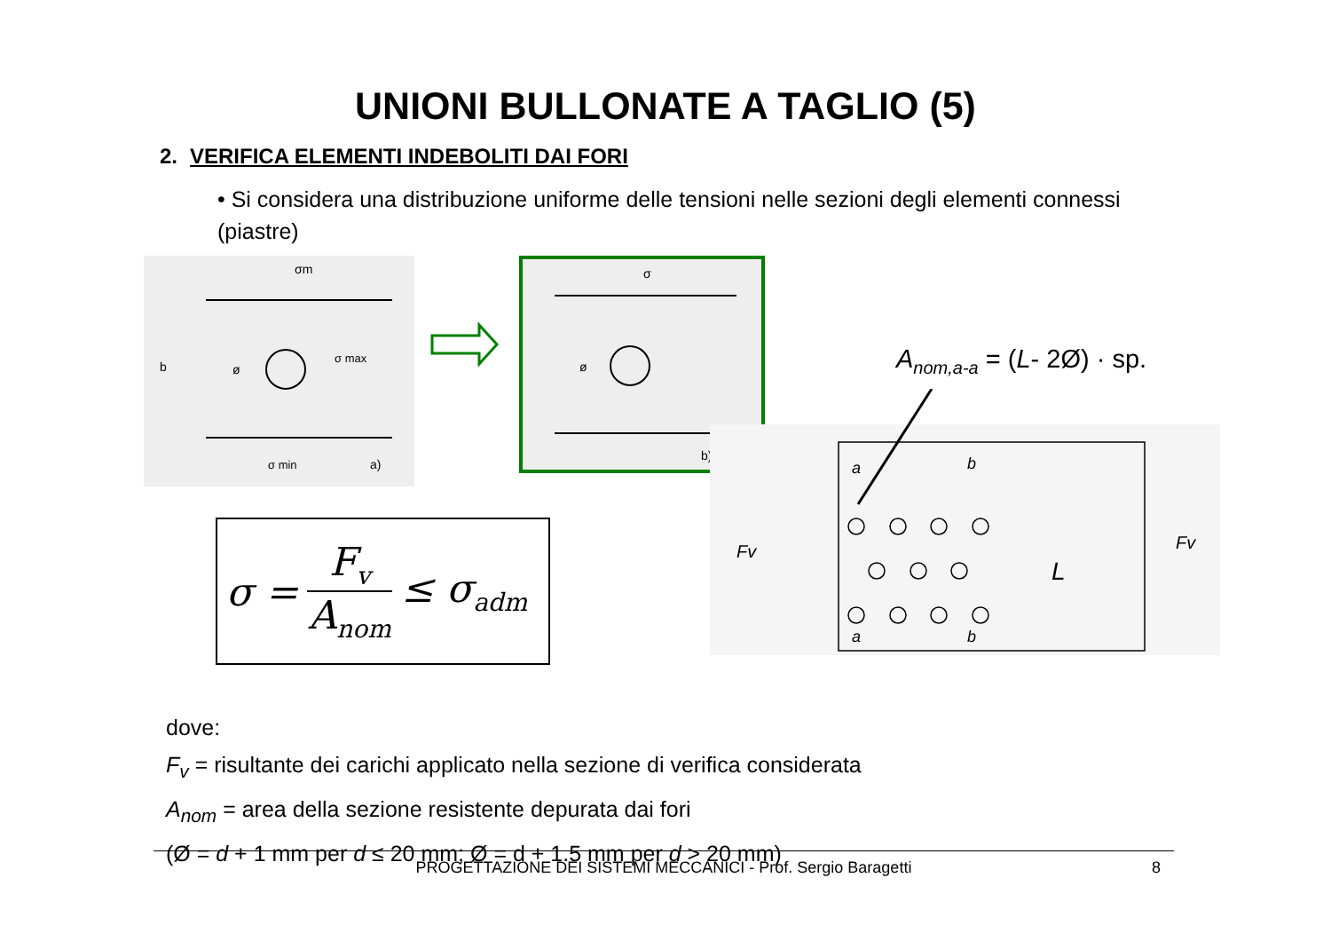UNIONI BULLONATE A TAGLIO (5)
2. VERIFICA ELEMENTI INDEBOLITI DAI FORI
• Si considera una distribuzione uniforme delle tensioni nelle sezioni degli elementi connessi (piastre)
σm
σ max
b
ø
σ min
a)
σ
ø
b)
A<sub>nom,a-a</sub> = (L- 2Ø) · sp.
a
b
a
b
Fv
Fv
L
σ = F<sub>v</sub> A<sub>nom</sub> ≤ σ<sub>adm</sub>
dove:
F<sub>v</sub> = risultante dei carichi applicato nella sezione di verifica considerata
A<sub>nom</sub> = area della sezione resistente depurata dai fori
(Ø = d + 1 mm per d ≤ 20 mm; Ø = d + 1.5 mm per d > 20 mm)
PROGETTAZIONE DEI SISTEMI MECCANICI - Prof. Sergio Baragetti 8